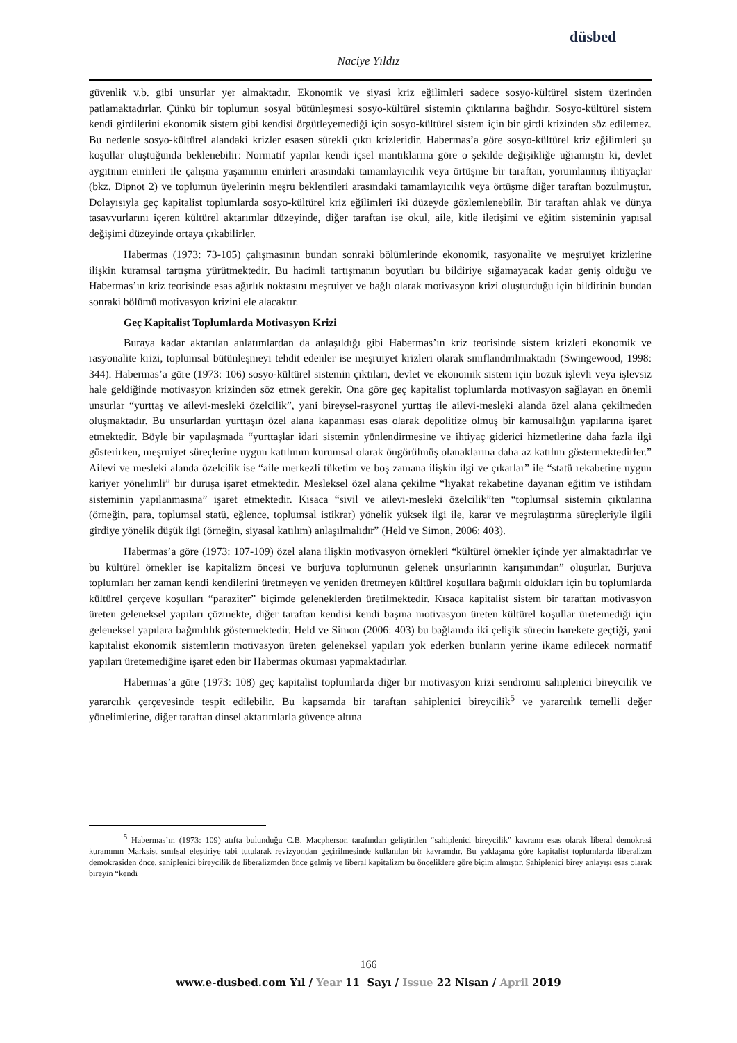düsbed
Naciye Yıldız
güvenlik v.b. gibi unsurlar yer almaktadır. Ekonomik ve siyasi kriz eğilimleri sadece sosyo-kültürel sistem üzerinden patlamaktadırlar. Çünkü bir toplumun sosyal bütünleşmesi sosyo-kültürel sistemin çıktılarına bağlıdır. Sosyo-kültürel sistem kendi girdilerini ekonomik sistem gibi kendisi örgütleyemediği için sosyo-kültürel sistem için bir girdi krizinden söz edilemez. Bu nedenle sosyo-kültürel alandaki krizler esasen sürekli çıktı krizleridir. Habermas’a göre sosyo-kültürel kriz eğilimleri şu koşullar oluştuğunda beklenebilir: Normatif yapılar kendi içsel mantıklarına göre o şekilde değişikliğe uğramıştır ki, devlet aygıtının emirleri ile çalışma yaşamının emirleri arasındaki tamamlayıcılık veya örtüşme bir taraftan, yorumlanmış ihtiyaçlar (bkz. Dipnot 2) ve toplumun üyelerinin meşru beklentileri arasındaki tamamlayıcılık veya örtüşme diğer taraftan bozulmuştur. Dolayısıyla geç kapitalist toplumlarda sosyo-kültürel kriz eğilimleri iki düzeyde gözlemlenebilir. Bir taraftan ahlak ve dünya tasavvurlarını içeren kültürel aktarımlar düzeyinde, diğer taraftan ise okul, aile, kitle iletişimi ve eğitim sisteminin yapısal değişimi düzeyinde ortaya çıkabilirler.
Habermas (1973: 73-105) çalışmasının bundan sonraki bölümlerinde ekonomik, rasyonalite ve meşruiyet krizlerine ilişkin kuramsal tartışma yürütmektedir. Bu hacimli tartışmanın boyutları bu bildiriye sığamayacak kadar geniş olduğu ve Habermas’ın kriz teorisinde esas ağırlık noktasını meşruiyet ve bağlı olarak motivasyon krizi oluşturduğu için bildirinin bundan sonraki bölümü motivasyon krizini ele alacaktır.
Geç Kapitalist Toplumlarda Motivasyon Krizi
Buraya kadar aktarılan anlatımlardan da anlaşıldığı gibi Habermas’ın kriz teorisinde sistem krizleri ekonomik ve rasyonalite krizi, toplumsal bütünleşmeyi tehdit edenler ise meşruiyet krizleri olarak sınıflandırılmaktadır (Swingewood, 1998: 344). Habermas’a göre (1973: 106) sosyo-kültürel sistemin çıktıları, devlet ve ekonomik sistem için bozuk işlevli veya işlevsiz hale geldiğinde motivasyon krizinden söz etmek gerekir. Ona göre geç kapitalist toplumlarda motivasyon sağlayan en önemli unsurlar “yurttaş ve ailevi-mesleki özelcilik”, yani bireysel-rasyonel yurttaş ile ailevi-mesleki alanda özel alana çekilmeden oluşmaktadır. Bu unsurlardan yurttaşın özel alana kapanması esas olarak depolitize olmuş bir kamusallığın yapılarına işaret etmektedir. Böyle bir yapılaşmada “yurttaşlar idari sistemin yönlendirmesine ve ihtiyaç giderici hizmetlerine daha fazla ilgi gösterirken, meşruiyet süreçlerine uygun katılımın kurumsal olarak öngörülmüş olanaklarına daha az katılım göstermektedirler.” Ailevi ve mesleki alanda özelcilik ise “aile merkezli tüketim ve boş zamana ilişkin ilgi ve çıkarlar” ile “statü rekabetine uygun kariyer yönelimli” bir duruşa işaret etmektedir. Mesleksel özel alana çekilme “liyakat rekabetine dayanan eğitim ve istihdam sisteminin yapılanmasına” işaret etmektedir. Kısaca “sivil ve ailevi-mesleki özelcilik”ten “toplumsal sistemin çıktılarına (örneğin, para, toplumsal statü, eğlence, toplumsal istikrar) yönelik yüksek ilgi ile, karar ve meşrulaştırma süreçleriyle ilgili girdiye yönelik düşük ilgi (örneğin, siyasal katılım) anlaşılmalıdır” (Held ve Simon, 2006: 403).
Habermas’a göre (1973: 107-109) özel alana ilişkin motivasyon örnekleri “kültürel örnekler içinde yer almaktadırlar ve bu kültürel örnekler ise kapitalizm öncesi ve burjuva toplumunun gelenek unsurlarının karışımından” oluşurlar. Burjuva toplumları her zaman kendi kendilerini üretmeyen ve yeniden üretmeyen kültürel koşullara bağımlı oldukları için bu toplumlarda kültürel çerçeve koşulları “paraziter” biçimde geleneklerden üretilmektedir. Kısaca kapitalist sistem bir taraftan motivasyon üreten geleneksel yapıları çözmekte, diğer taraftan kendisi kendi başına motivasyon üreten kültürel koşullar üretemediği için geleneksel yapılara bağımlılık göstermektedir. Held ve Simon (2006: 403) bu bağlamda iki çelişik sürecin harekete geçtiği, yani kapitalist ekonomik sistemlerin motivasyon üreten geleneksel yapıları yok ederken bunların yerine ikame edilecek normatif yapıları üretemediğine işaret eden bir Habermas okuması yapmaktadırlar.
Habermas’a göre (1973: 108) geç kapitalist toplumlarda diğer bir motivasyon krizi sendromu sahiplenici bireycilik ve yararcılık çerçevesinde tespit edilebilir. Bu kapsamda bir taraftan sahiplenici bireycilik<sup>5</sup> ve yararcılık temelli değer yönelimlerine, diğer taraftan dinsel aktarımlarla güvence altına
<sup>5</sup> Habermas’ın (1973: 109) atıfta bulunduğu C.B. Macpherson tarafından geliştirilen “sahiplenici bireycilik” kavramı esas olarak liberal demokrasi kuramının Marksist sınıfsal eleştiriye tabi tutularak revizyondan geçirilmesinde kullanılan bir kavramdır. Bu yaklaşıma göre kapitalist toplumlarda liberalizm demokrasiden önce, sahiplenici bireycilik de liberalizmden önce gelmiş ve liberal kapitalizm bu önceliklere göre biçim almıştır. Sahiplenici birey anlayışı esas olarak bireyin “kendi
166
www.e-dusbed.com Yıl / Year 11 Sayı / Issue 22 Nisan / April 2019